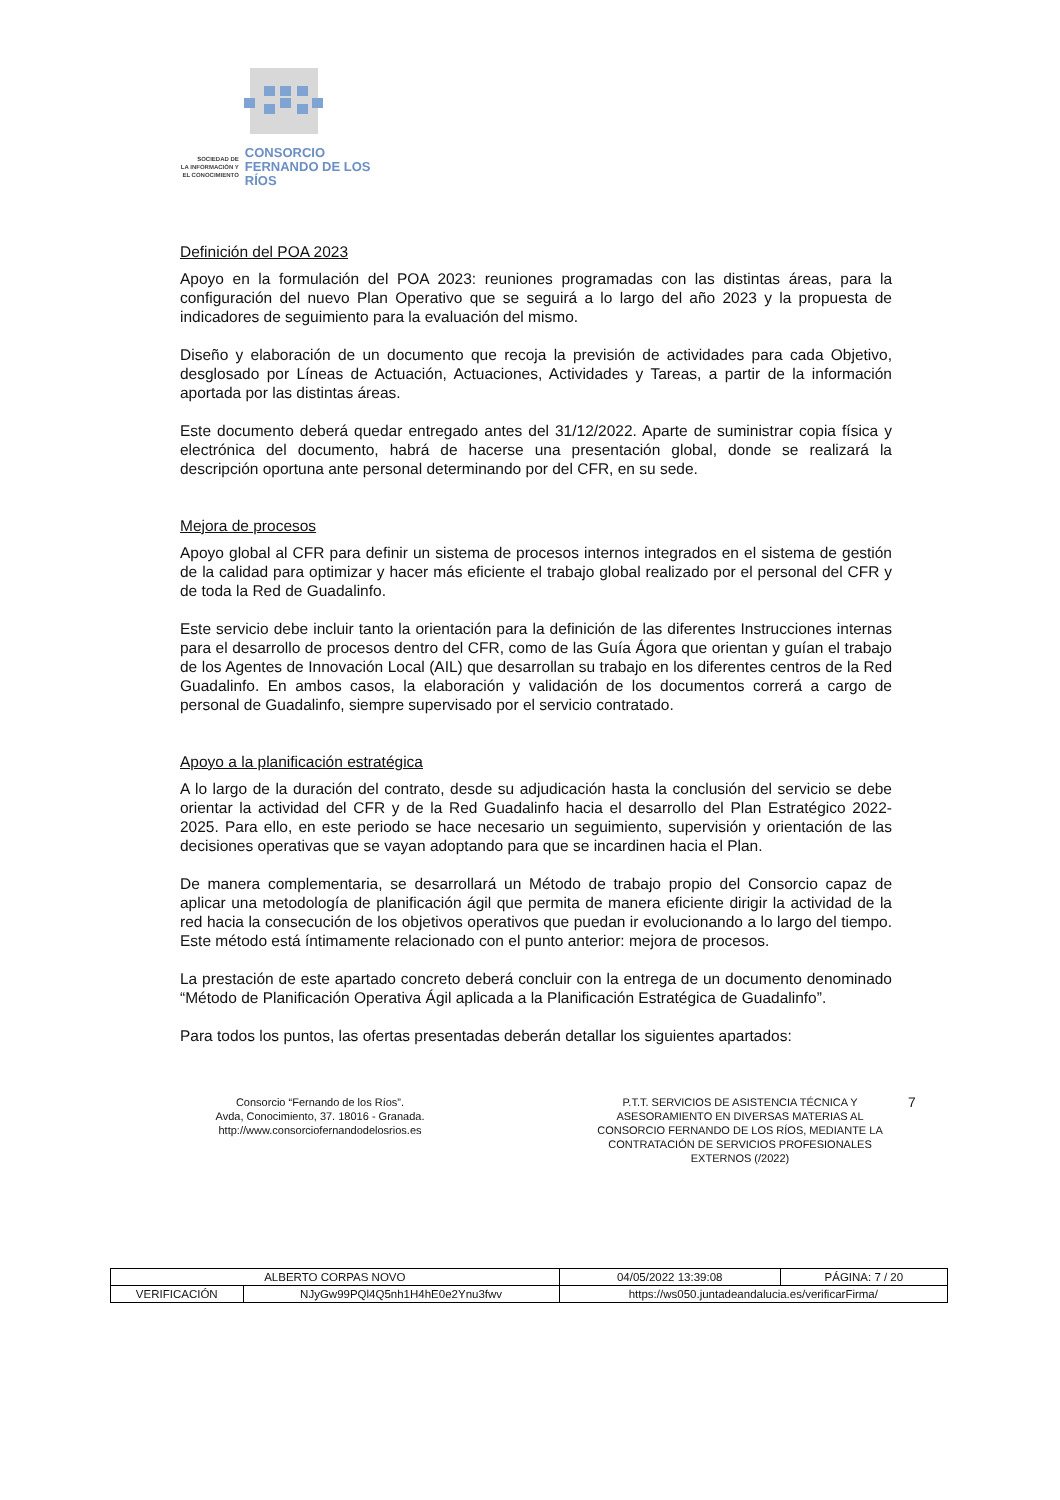SOCIEDAD DE
LA INFORMACIÓN Y
EL CONOCIMIENTO
CONSORCIO
FERNANDO DE LOS RÍOS
Definición del POA 2023
Apoyo en la formulación del POA 2023: reuniones programadas con las distintas áreas, para la configuración del nuevo Plan Operativo que se seguirá a lo largo del año 2023 y la propuesta de indicadores de seguimiento para la evaluación del mismo.
Diseño y elaboración de un documento que recoja la previsión de actividades para cada Objetivo, desglosado por Líneas de Actuación, Actuaciones, Actividades y Tareas, a partir de la información aportada por las distintas áreas.
Este documento deberá quedar entregado antes del 31/12/2022. Aparte de suministrar copia física y electrónica del documento, habrá de hacerse una presentación global, donde se realizará la descripción oportuna ante personal determinando por del CFR, en su sede.
Mejora de procesos
Apoyo global al CFR para definir un sistema de procesos internos integrados en el sistema de gestión de la calidad para optimizar y hacer más eficiente el trabajo global realizado por el personal del CFR y de toda la Red de Guadalinfo.
Este servicio debe incluir tanto la orientación para la definición de las diferentes Instrucciones internas para el desarrollo de procesos dentro del CFR, como de las Guía Ágora que orientan y guían el trabajo de los Agentes de Innovación Local (AIL) que desarrollan su trabajo en los diferentes centros de la Red Guadalinfo. En ambos casos, la elaboración y validación de los documentos correrá a cargo de personal de Guadalinfo, siempre supervisado por el servicio contratado.
Apoyo a la planificación estratégica
A lo largo de la duración del contrato, desde su adjudicación hasta la conclusión del servicio se debe orientar la actividad del CFR y de la Red Guadalinfo hacia el desarrollo del Plan Estratégico 2022-2025. Para ello, en este periodo se hace necesario un seguimiento, supervisión y orientación de las decisiones operativas que se vayan adoptando para que se incardinen hacia el Plan.
De manera complementaria, se desarrollará un Método de trabajo propio del Consorcio capaz de aplicar una metodología de planificación ágil que permita de manera eficiente dirigir la actividad de la red hacia la consecución de los objetivos operativos que puedan ir evolucionando a lo largo del tiempo. Este método está íntimamente relacionado con el punto anterior: mejora de procesos.
La prestación de este apartado concreto deberá concluir con la entrega de un documento denominado “Método de Planificación Operativa Ágil aplicada a la Planificación Estratégica de Guadalinfo”.
Para todos los puntos, las ofertas presentadas deberán detallar los siguientes apartados:
Consorcio “Fernando de los Ríos”.
Avda, Conocimiento, 37. 18016 - Granada.
http://www.consorciofernandodelosrios.es
P.T.T. SERVICIOS DE ASISTENCIA TÉCNICA Y ASESORAMIENTO EN DIVERSAS MATERIAS AL CONSORCIO FERNANDO DE LOS RÍOS, MEDIANTE LA CONTRATACIÓN DE SERVICIOS PROFESIONALES EXTERNOS (/2022)
7
| ALBERTO CORPAS NOVO | | | 04/05/2022 13:39:08 | PÁGINA: 7 / 20 |
| VERIFICACIÓN | NJyGw99PQl4Q5nh1H4hE0e2Ynu3fwv | https://ws050.juntadeandalucia.es/verificarFirma/ | | |